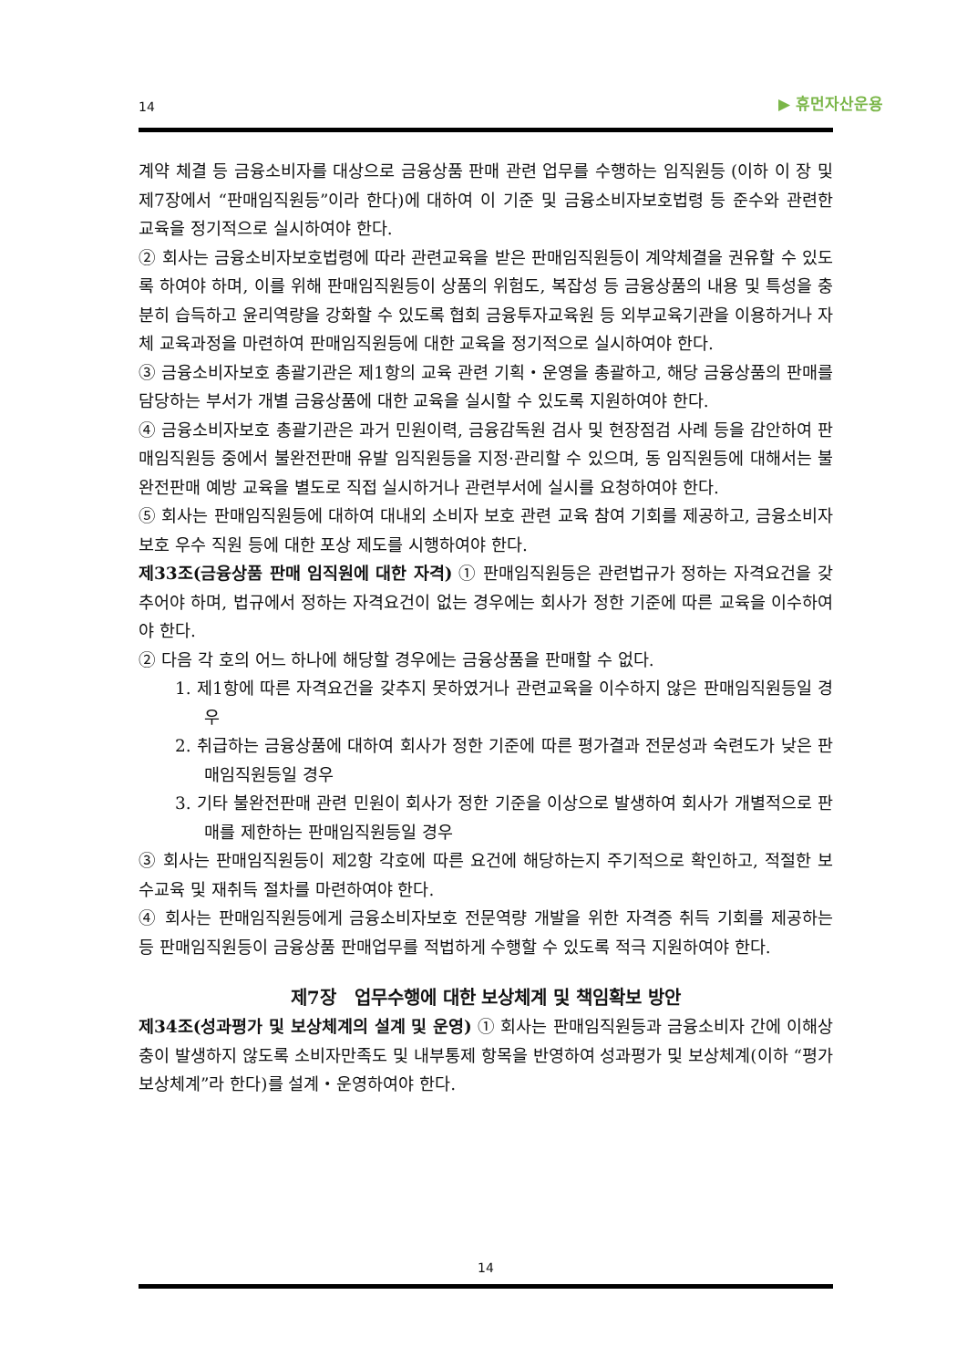14 ▶ 휴먼자산운용
계약 체결 등 금융소비자를 대상으로 금융상품 판매 관련 업무를 수행하는 임직원등 (이하 이 장 및 제7장에서 “판매임직원등”이라 한다)에 대하여 이 기준 및 금융소비자보호법령 등 준수와 관련한 교육을 정기적으로 실시하여야 한다.
② 회사는 금융소비자보호법령에 따라 관련교육을 받은 판매임직원등이 계약체결을 권유할 수 있도록 하여야 하며, 이를 위해 판매임직원등이 상품의 위험도, 복잡성 등 금융상품의 내용 및 특성을 충분히 습득하고 윤리역량을 강화할 수 있도록 협회 금융투자교육원 등 외부교육기관을 이용하거나 자체 교육과정을 마련하여 판매임직원등에 대한 교육을 정기적으로 실시하여야 한다.
③ 금융소비자보호 총괄기관은 제1항의 교육 관련 기획・운영을 총괄하고, 해당 금융상품의 판매를 담당하는 부서가 개별 금융상품에 대한 교육을 실시할 수 있도록 지원하여야 한다.
④ 금융소비자보호 총괄기관은 과거 민원이력, 금융감독원 검사 및 현장점검 사례 등을 감안하여 판매임직원등 중에서 불완전판매 유발 임직원등을 지정·관리할 수 있으며, 동 임직원등에 대해서는 불완전판매 예방 교육을 별도로 직접 실시하거나 관련부서에 실시를 요청하여야 한다.
⑤ 회사는 판매임직원등에 대하여 대내외 소비자 보호 관련 교육 참여 기회를 제공하고, 금융소비자보호 우수 직원 등에 대한 포상 제도를 시행하여야 한다.
제33조(금융상품 판매 임직원에 대한 자격) ① 판매임직원등은 관련법규가 정하는 자격요건을 갖추어야 하며, 법규에서 정하는 자격요건이 없는 경우에는 회사가 정한 기준에 따른 교육을 이수하여야 한다.
② 다음 각 호의 어느 하나에 해당할 경우에는 금융상품을 판매할 수 없다.
1. 제1항에 따른 자격요건을 갖추지 못하였거나 관련교육을 이수하지 않은 판매임직원등일 경우
2. 취급하는 금융상품에 대하여 회사가 정한 기준에 따른 평가결과 전문성과 숙련도가 낮은 판매임직원등일 경우
3. 기타 불완전판매 관련 민원이 회사가 정한 기준을 이상으로 발생하여 회사가 개별적으로 판매를 제한하는 판매임직원등일 경우
③ 회사는 판매임직원등이 제2항 각호에 따른 요건에 해당하는지 주기적으로 확인하고, 적절한 보수교육 및 재취득 절차를 마련하여야 한다.
④ 회사는 판매임직원등에게 금융소비자보호 전문역량 개발을 위한 자격증 취득 기회를 제공하는 등 판매임직원등이 금융상품 판매업무를 적법하게 수행할 수 있도록 적극 지원하여야 한다.
제7장　업무수행에 대한 보상체계 및 책임확보 방안
제34조(성과평가 및 보상체계의 설계 및 운영) ① 회사는 판매임직원등과 금융소비자 간에 이해상충이 발생하지 않도록 소비자만족도 및 내부통제 항목을 반영하여 성과평가 및 보상체계(이하 “평가보상체계”라 한다)를 설계・운영하여야 한다.
14